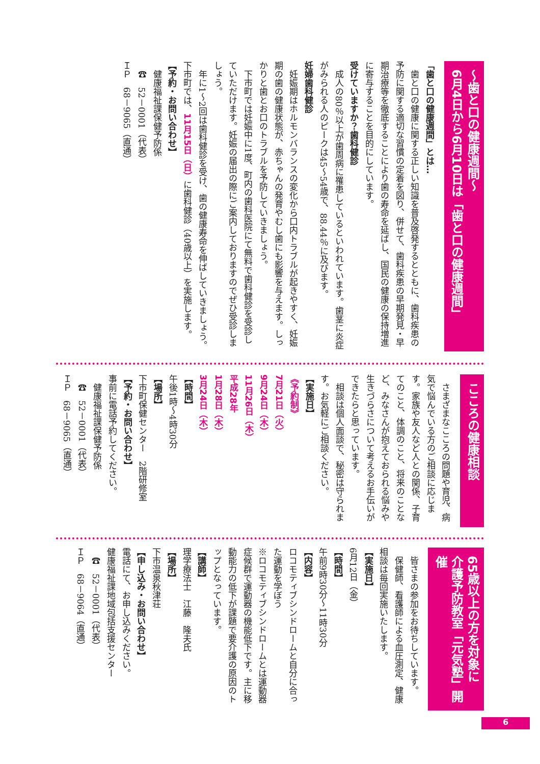～歯と口の健康週間～
6月4日から6月10日は「歯と口の健康週間」
「歯と口の健康週間」とは…
　歯と口の健康に関する正しい知識を普及啓発するとともに、歯科疾患の予防に関する適切な習慣の定着を図り、併せて、歯科疾患の早期発見・早期治療等を徹底することにより歯の寿命を延ばし、国民の健康の保持増進に寄与することを目的にしています。
受けていますか？歯科健診
　成人の80％以上が歯周病に罹患しているといわれています。歯茎に炎症がみられる人のピークは45～54歳で、88.44％に及びます。
妊婦歯科健診
　妊娠期はホルモンバランスの変化から口内トラブルが起きやすく、妊娠期の歯の健康状態が、赤ちゃんの発育やむし歯にも影響を与えます。しっかりと歯とお口のトラブルを予防していきましょう。
　下市町では妊娠中に1度、町内の歯科医院にて無料で歯科健診を受診していただけます。妊娠の届出の際にご案内しておりますのでぜひ受診しましょう。
　年に1～2回は歯科健診を受け、歯の健康寿命を伸ばしていきましょう。
下市町では、11月15日（日）に歯科健診（40歳以上）を実施します。
【予約・お問い合わせ】
　健康福祉課保健予防係
　☎　52－0001（代表）
ＩＰ　68－9065（直通）
こころの健康相談
　さまざまなこころの問題や育児、病気で悩んでいる方のご相談に応じます。家族や友人など人との関係、子育てのこと、体調のこと、将来のことなど、みなさんが抱えておられる悩みや生きづらさについて考えるお手伝いができたらと思っています。
　相談は個人面談で、秘密は守られます。お気軽にご相談ください。
【実施日】
《予約制》
7月21日（火）
9月24日（木）
11月26日（木）
平成28年
1月28日（木）
3月24日（木）
【時間】
午後1時～4時30分
【場所】
下市町保健センター　2階研修室
【予約・お問い合わせ】
事前に電話予約してください。
　健康福祉課保健予防係
　☎　52－0001（代表）
ＩＰ　68－9065（直通）
65歳以上の方を対象に
介護予防教室「元気塾」開催
　皆さまの参加をお待ちしています。
　保健師、看護師による血圧測定、健康相談は毎回実施いたします。
【実施日】
6月12日（金）
【時間】
午前9時30分～11時30分
【内容】
ロコモティブシンドロームと自分に合った運動を学ぼう
※ロコモティブシンドロームとは運動器症候群で運動器の機能低下です。主に移動能力の低下が課題で要介護の原因のトップとなっています。
【講師】
理学療法士　江藤　隆夫氏
【場所】
下市温泉秋津荘
【申し込み・お問い合わせ】
電話にて、お申し込みください。
健康福祉課地域包括支援センター
　☎　52－0001（代表）
ＩＰ　68－9064（直通）
6